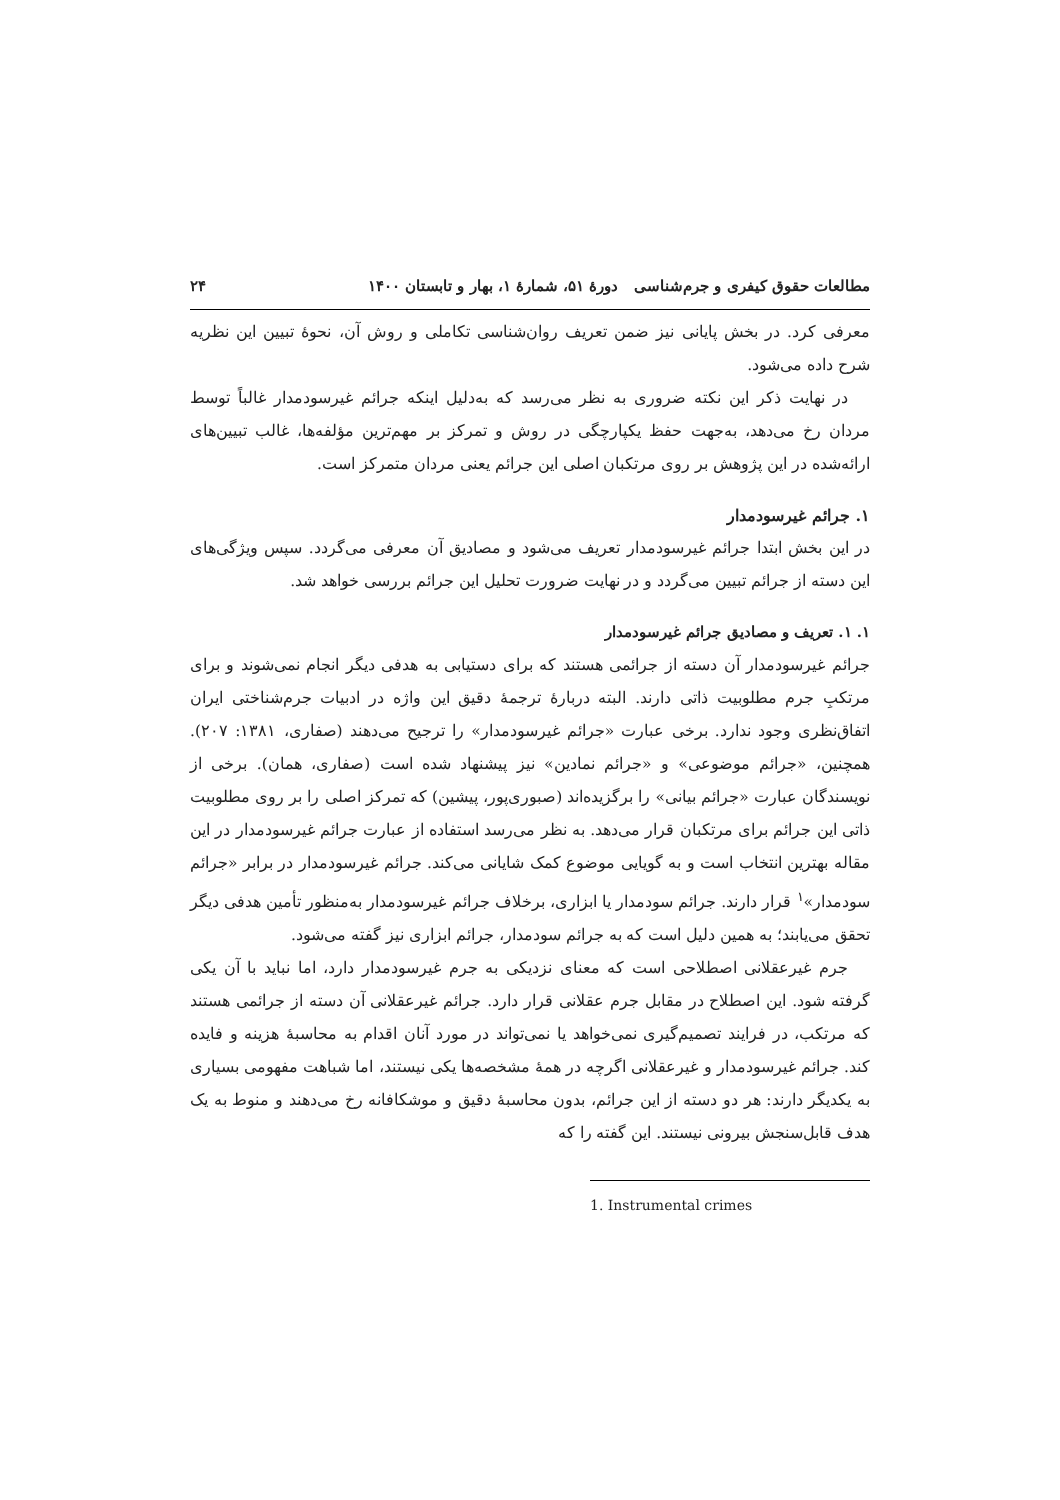مطالعات حقوق کیفری و جرم‌شناسی دورهٔ ۵۱، شمارهٔ ۱، بهار و تابستان ۱۴۰۰ ۲۴
معرفی کرد. در بخش پایانی نیز ضمن تعریف روان‌شناسی تکاملی و روش آن، نحوهٔ تبیین این نظریه شرح داده می‌شود.
در نهایت ذکر این نکته ضروری به نظر می‌رسد که به‌دلیل اینکه جرائم غیرسودمدار غالباً توسط مردان رخ می‌دهد، به‌جهت حفظ یکپارچگی در روش و تمرکز بر مهم‌ترین مؤلفه‌ها، غالب تبیین‌های ارائه‌شده در این پژوهش بر روی مرتکبان اصلی این جرائم یعنی مردان متمرکز است.
۱. جرائم غیرسودمدار
در این بخش ابتدا جرائم غیرسودمدار تعریف می‌شود و مصادیق آن معرفی می‌گردد. سپس ویژگی‌های این دسته از جرائم تبیین می‌گردد و در نهایت ضرورت تحلیل این جرائم بررسی خواهد شد.
۱. ۱. تعریف و مصادیق جرائم غیرسودمدار
جرائم غیرسودمدار آن دسته از جرائمی هستند که برای دستیابی به هدفی دیگر انجام نمی‌شوند و برای مرتکبِ جرم مطلوبیت ذاتی دارند. البته دربارهٔ ترجمهٔ دقیق این واژه در ادبیات جرم‌شناختی ایران اتفاق‌نظری وجود ندارد. برخی عبارت «جرائم غیرسودمدار» را ترجیح می‌دهند (صفاری، ۱۳۸۱: ۲۰۷). همچنین، «جرائم موضوعی» و «جرائم نمادین» نیز پیشنهاد شده است (صفاری، همان). برخی از نویسندگان عبارت «جرائم بیانی» را برگزیده‌اند (صبوری‌پور، پیشین) که تمرکز اصلی را بر روی مطلوبیت ذاتی این جرائم برای مرتکبان قرار می‌دهد. به نظر می‌رسد استفاده از عبارت جرائم غیرسودمدار در این مقاله بهترین انتخاب است و به گویایی موضوع کمک شایانی می‌کند. جرائم غیرسودمدار در برابر «جرائم سودمدار»<sup>۱</sup> قرار دارند. جرائم سودمدار یا ابزاری، برخلاف جرائم غیرسودمدار به‌منظور تأمین هدفی دیگر تحقق می‌یابند؛ به همین دلیل است که به جرائم سودمدار، جرائم ابزاری نیز گفته می‌شود.
جرم غیرعقلانی اصطلاحی است که معنای نزدیکی به جرم غیرسودمدار دارد، اما نباید با آن یکی گرفته شود. این اصطلاح در مقابل جرم عقلانی قرار دارد. جرائم غیرعقلانی آن دسته از جرائمی هستند که مرتکب، در فرایند تصمیم‌گیری نمی‌خواهد یا نمی‌تواند در مورد آنان اقدام به محاسبهٔ هزینه و فایده کند. جرائم غیرسودمدار و غیرعقلانی اگرچه در همهٔ مشخصه‌ها یکی نیستند، اما شباهت مفهومی بسیاری به یکدیگر دارند: هر دو دسته از این جرائم، بدون محاسبهٔ دقیق و موشکافانه رخ می‌دهند و منوط به یک هدف قابل‌سنجش بیرونی نیستند. این گفته را که
1. Instrumental crimes